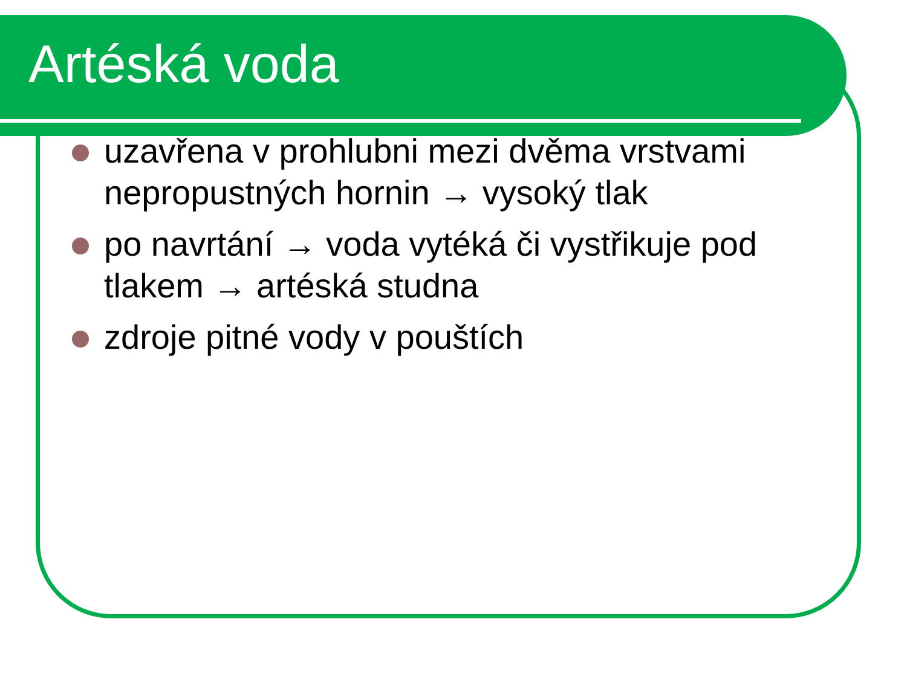Artéská voda
uzavřena v prohlubni mezi dvěma vrstvami nepropustných hornin → vysoký tlak
po navrtání → voda vytéká či vystřikuje pod tlakem → artéská studna
zdroje pitné vody v pouštích